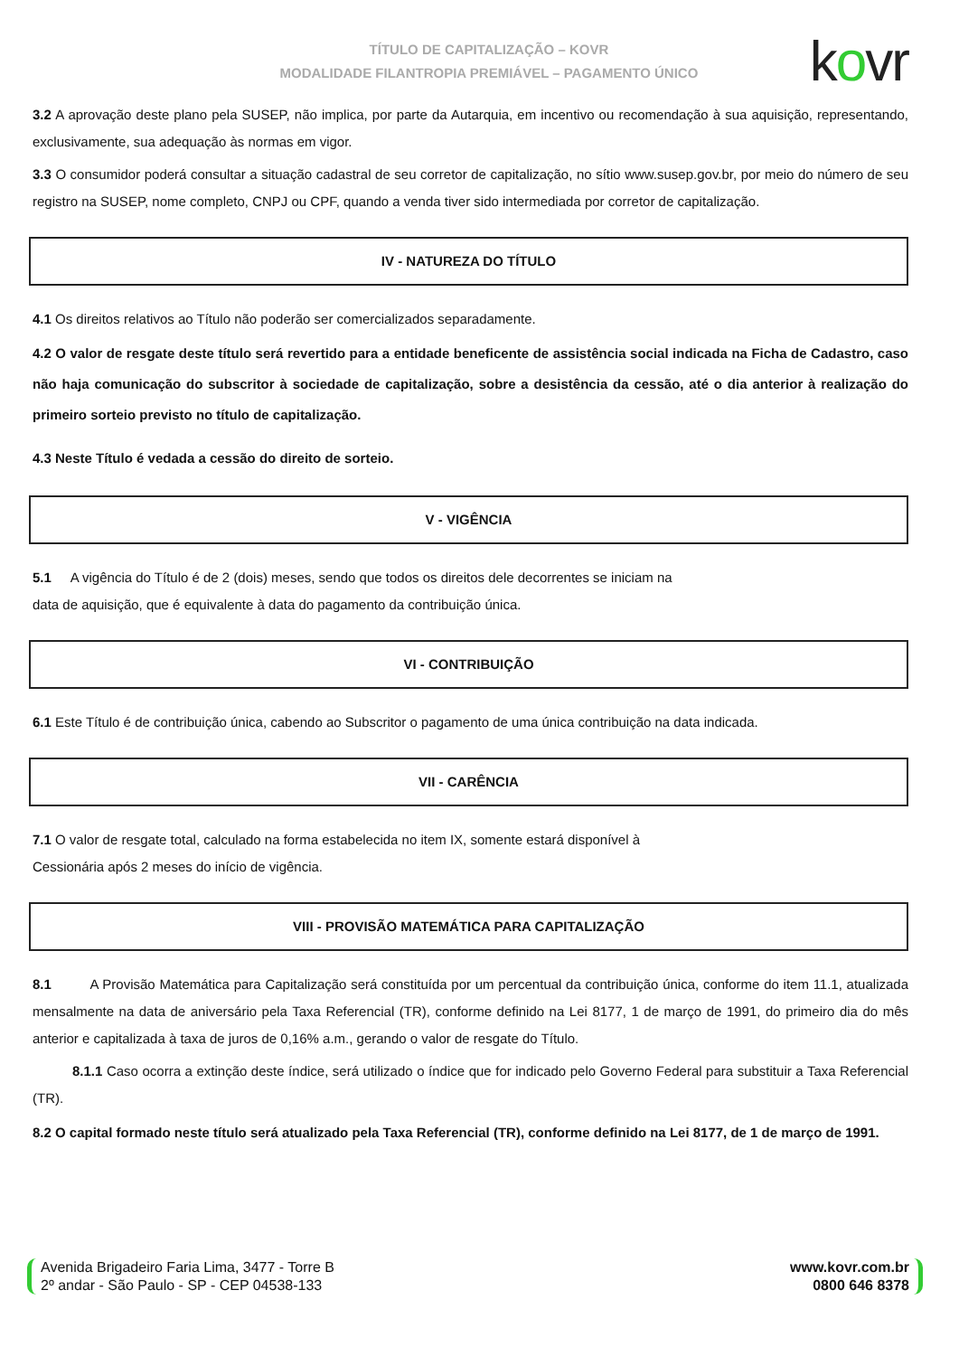TÍTULO DE CAPITALIZAÇÃO – KOVR
MODALIDADE FILANTROPIA PREMIÁVEL – PAGAMENTO ÚNICO
kovr
3.2 A aprovação deste plano pela SUSEP, não implica, por parte da Autarquia, em incentivo ou recomendação à sua aquisição, representando, exclusivamente, sua adequação às normas em vigor.
3.3 O consumidor poderá consultar a situação cadastral de seu corretor de capitalização, no sítio www.susep.gov.br, por meio do número de seu registro na SUSEP, nome completo, CNPJ ou CPF, quando a venda tiver sido intermediada por corretor de capitalização.
IV - NATUREZA DO TÍTULO
4.1 Os direitos relativos ao Título não poderão ser comercializados separadamente.
4.2 O valor de resgate deste título será revertido para a entidade beneficente de assistência social indicada na Ficha de Cadastro, caso não haja comunicação do subscritor à sociedade de capitalização, sobre a desistência da cessão, até o dia anterior à realização do primeiro sorteio previsto no título de capitalização.
4.3 Neste Título é vedada a cessão do direito de sorteio.
V - VIGÊNCIA
5.1 A vigência do Título é de 2 (dois) meses, sendo que todos os direitos dele decorrentes se iniciam na
data de aquisição, que é equivalente à data do pagamento da contribuição única.
VI - CONTRIBUIÇÃO
6.1 Este Título é de contribuição única, cabendo ao Subscritor o pagamento de uma única contribuição na data indicada.
VII - CARÊNCIA
7.1 O valor de resgate total, calculado na forma estabelecida no item IX, somente estará disponível à
Cessionária após 2 meses do início de vigência.
VIII - PROVISÃO MATEMÁTICA PARA CAPITALIZAÇÃO
8.1 A Provisão Matemática para Capitalização será constituída por um percentual da contribuição única, conforme do item 11.1, atualizada mensalmente na data de aniversário pela Taxa Referencial (TR), conforme definido na Lei 8177, 1 de março de 1991, do primeiro dia do mês anterior e capitalizada à taxa de juros de 0,16% a.m., gerando o valor de resgate do Título.
8.1.1 Caso ocorra a extinção deste índice, será utilizado o índice que for indicado pelo Governo Federal para substituir a Taxa Referencial (TR).
8.2 O capital formado neste título será atualizado pela Taxa Referencial (TR), conforme definido na Lei 8177, de 1 de março de 1991.
Avenida Brigadeiro Faria Lima, 3477 - Torre B
2º andar - São Paulo - SP - CEP 04538-133
www.kovr.com.br
0800 646 8378